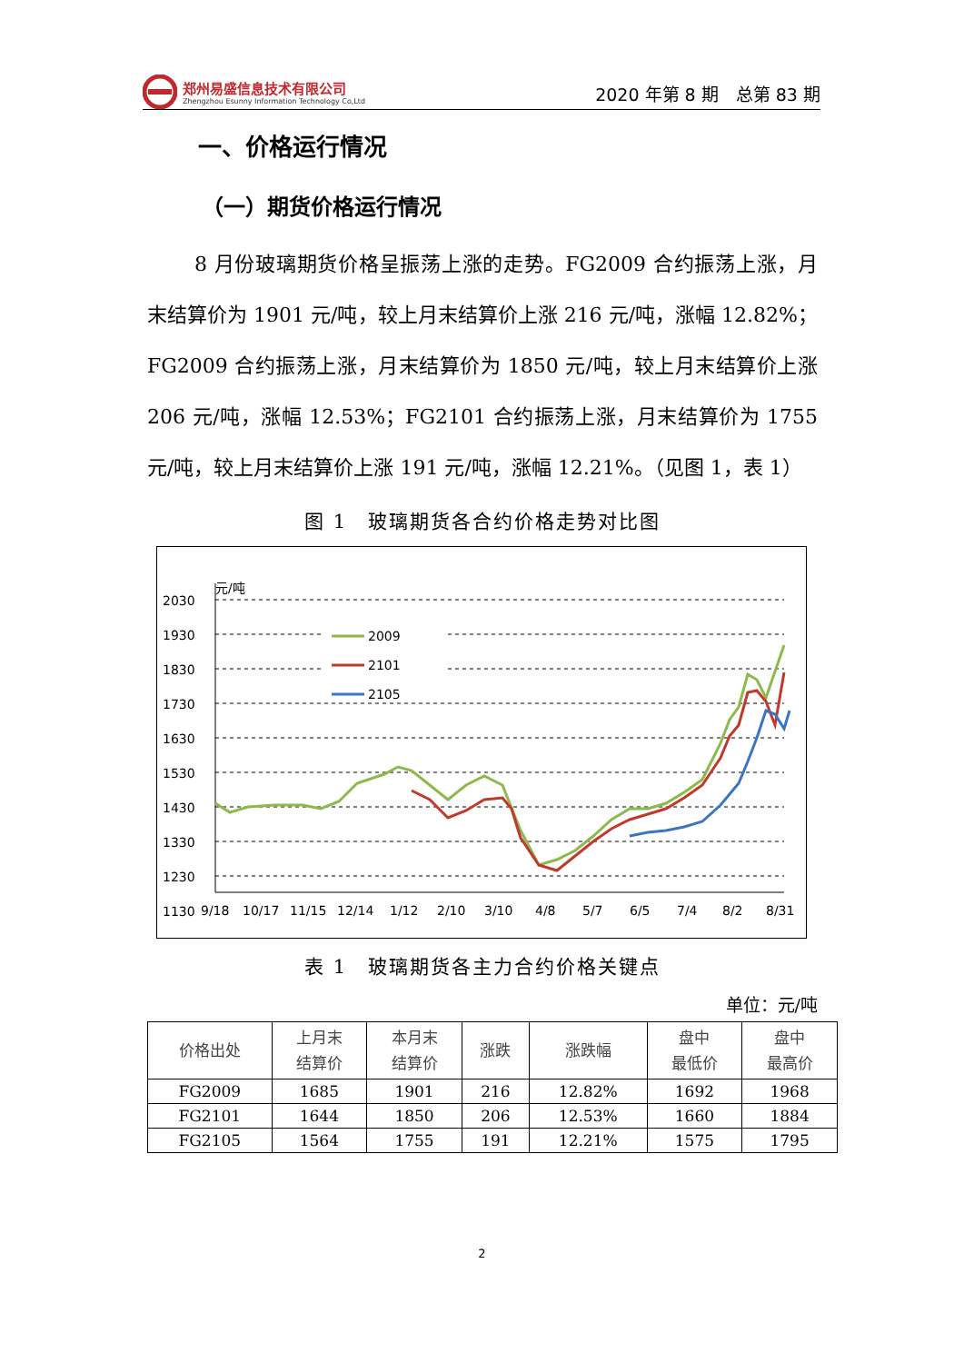郑州易盛信息技术有限公司
Zhengzhou Esunny Information Technology Co,Ltd
2020 年第 8 期　总第 83 期
一、价格运行情况
（一）期货价格运行情况
8 月份玻璃期货价格呈振荡上涨的走势。FG2009 合约振荡上涨，月末结算价为 1901 元/吨，较上月末结算价上涨 216 元/吨，涨幅 12.82%；FG2009 合约振荡上涨，月末结算价为 1850 元/吨，较上月末结算价上涨 206 元/吨，涨幅 12.53%；FG2101 合约振荡上涨，月末结算价为 1755 元/吨，较上月末结算价上涨 191 元/吨，涨幅 12.21%。（见图 1，表 1）
图 1　玻璃期货各合约价格走势对比图
元/吨
2030
1930
1830
1730
1630
1530
1430
1330
1230
1130
9/18
10/17
11/15
12/14
1/12
2/10
3/10
4/8
5/7
6/5
7/4
8/2
8/31
2009
2101
2105
表 1　玻璃期货各主力合约价格关键点
单位：元/吨
| 价格出处 | 上月末 结算价 | 本月末 结算价 | 涨跌 | 涨跌幅 | 盘中 最低价 | 盘中 最高价 |
| --- | --- | --- | --- | --- | --- | --- |
| FG2009 | 1685 | 1901 | 216 | 12.82% | 1692 | 1968 |
| FG2101 | 1644 | 1850 | 206 | 12.53% | 1660 | 1884 |
| FG2105 | 1564 | 1755 | 191 | 12.21% | 1575 | 1795 |
2